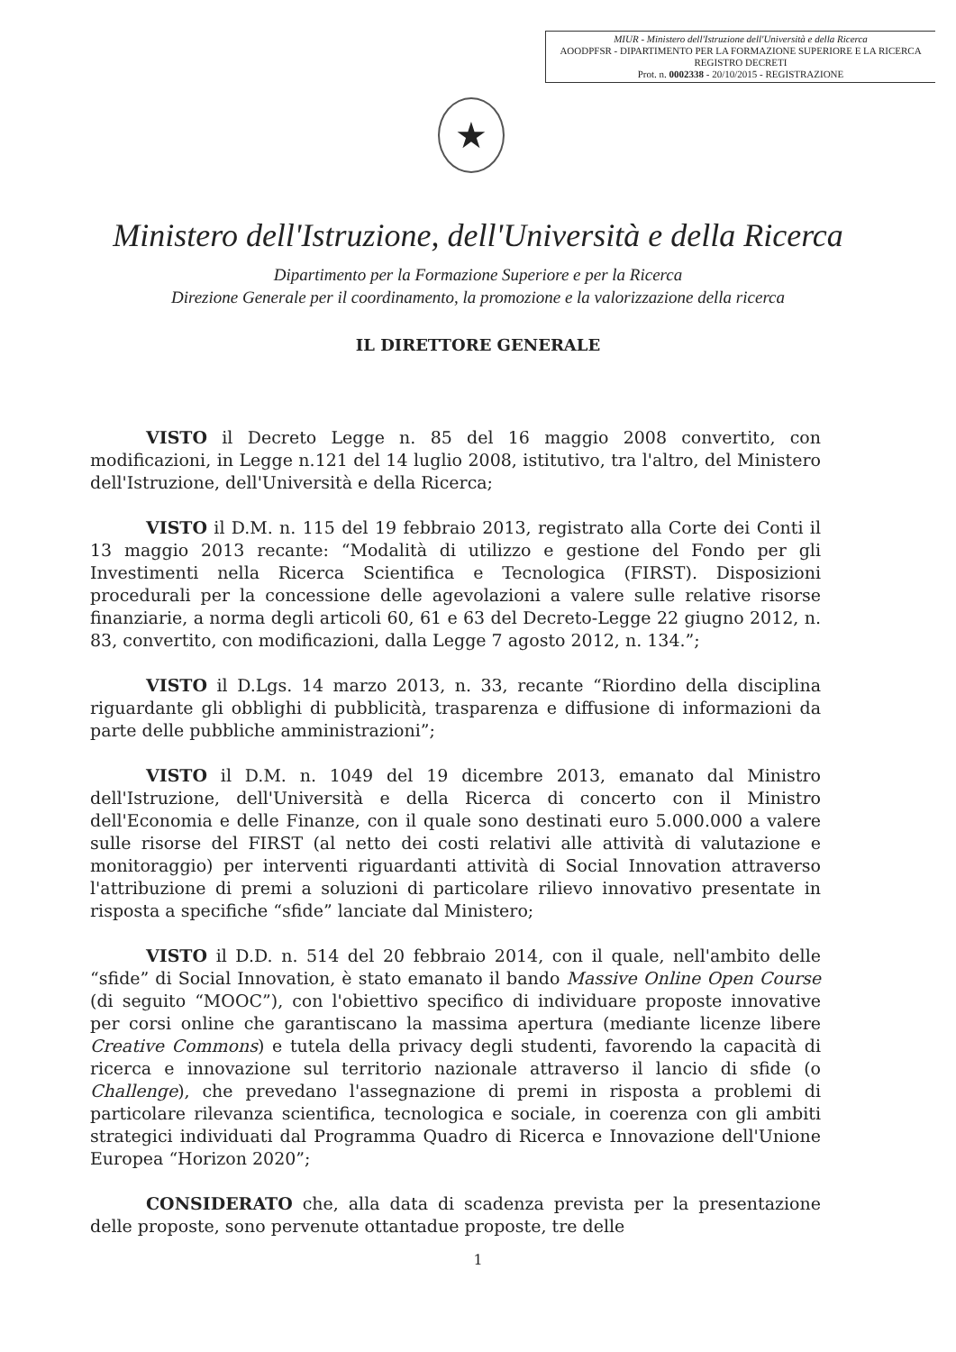MIUR - Ministero dell'Istruzione dell'Università e della Ricerca
AOODPFSR - DIPARTIMENTO PER LA FORMAZIONE SUPERIORE E LA RICERCA
REGISTRO DECRETI
Prot. n. 0002338 - 20/10/2015 - REGISTRAZIONE
★
Ministero dell'Istruzione, dell'Università e della Ricerca
Dipartimento per la Formazione Superiore e per la Ricerca
Direzione Generale per il coordinamento, la promozione e la valorizzazione della ricerca
IL DIRETTORE GENERALE
VISTO il Decreto Legge n. 85 del 16 maggio 2008 convertito, con modificazioni, in Legge n.121 del 14 luglio 2008, istitutivo, tra l'altro, del Ministero dell'Istruzione, dell'Università e della Ricerca;
VISTO il D.M. n. 115 del 19 febbraio 2013, registrato alla Corte dei Conti il 13 maggio 2013 recante: “Modalità di utilizzo e gestione del Fondo per gli Investimenti nella Ricerca Scientifica e Tecnologica (FIRST). Disposizioni procedurali per la concessione delle agevolazioni a valere sulle relative risorse finanziarie, a norma degli articoli 60, 61 e 63 del Decreto-Legge 22 giugno 2012, n. 83, convertito, con modificazioni, dalla Legge 7 agosto 2012, n. 134.”;
VISTO il D.Lgs. 14 marzo 2013, n. 33, recante “Riordino della disciplina riguardante gli obblighi di pubblicità, trasparenza e diffusione di informazioni da parte delle pubbliche amministrazioni”;
VISTO il D.M. n. 1049 del 19 dicembre 2013, emanato dal Ministro dell'Istruzione, dell'Università e della Ricerca di concerto con il Ministro dell'Economia e delle Finanze, con il quale sono destinati euro 5.000.000 a valere sulle risorse del FIRST (al netto dei costi relativi alle attività di valutazione e monitoraggio) per interventi riguardanti attività di Social Innovation attraverso l'attribuzione di premi a soluzioni di particolare rilievo innovativo presentate in risposta a specifiche “sfide” lanciate dal Ministero;
VISTO il D.D. n. 514 del 20 febbraio 2014, con il quale, nell'ambito delle “sfide” di Social Innovation, è stato emanato il bando Massive Online Open Course (di seguito “MOOC”), con l'obiettivo specifico di individuare proposte innovative per corsi online che garantiscano la massima apertura (mediante licenze libere Creative Commons) e tutela della privacy degli studenti, favorendo la capacità di ricerca e innovazione sul territorio nazionale attraverso il lancio di sfide (o Challenge), che prevedano l'assegnazione di premi in risposta a problemi di particolare rilevanza scientifica, tecnologica e sociale, in coerenza con gli ambiti strategici individuati dal Programma Quadro di Ricerca e Innovazione dell'Unione Europea “Horizon 2020”;
CONSIDERATO che, alla data di scadenza prevista per la presentazione delle proposte, sono pervenute ottantadue proposte, tre delle
1